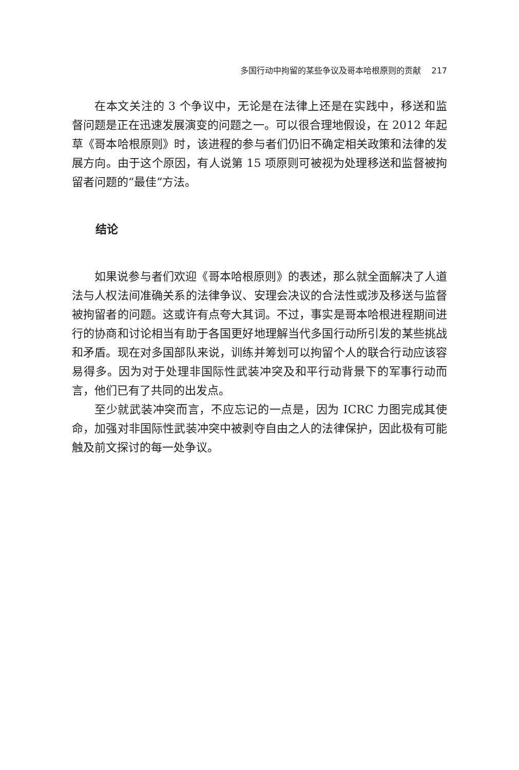多国行动中拘留的某些争议及哥本哈根原则的贡献 217
在本文关注的 3 个争议中，无论是在法律上还是在实践中，移送和监督问题是正在迅速发展演变的问题之一。可以很合理地假设，在 2012 年起草《哥本哈根原则》时，该进程的参与者们仍旧不确定相关政策和法律的发展方向。由于这个原因，有人说第 15 项原则可被视为处理移送和监督被拘留者问题的“最佳”方法。
结论
如果说参与者们欢迎《哥本哈根原则》的表述，那么就全面解决了人道法与人权法间准确关系的法律争议、安理会决议的合法性或涉及移送与监督被拘留者的问题。这或许有点夸大其词。不过，事实是哥本哈根进程期间进行的协商和讨论相当有助于各国更好地理解当代多国行动所引发的某些挑战和矛盾。现在对多国部队来说，训练并筹划可以拘留个人的联合行动应该容易得多。因为对于处理非国际性武装冲突及和平行动背景下的军事行动而言，他们已有了共同的出发点。
至少就武装冲突而言，不应忘记的一点是，因为 ICRC 力图完成其使命，加强对非国际性武装冲突中被剥夺自由之人的法律保护，因此极有可能触及前文探讨的每一处争议。